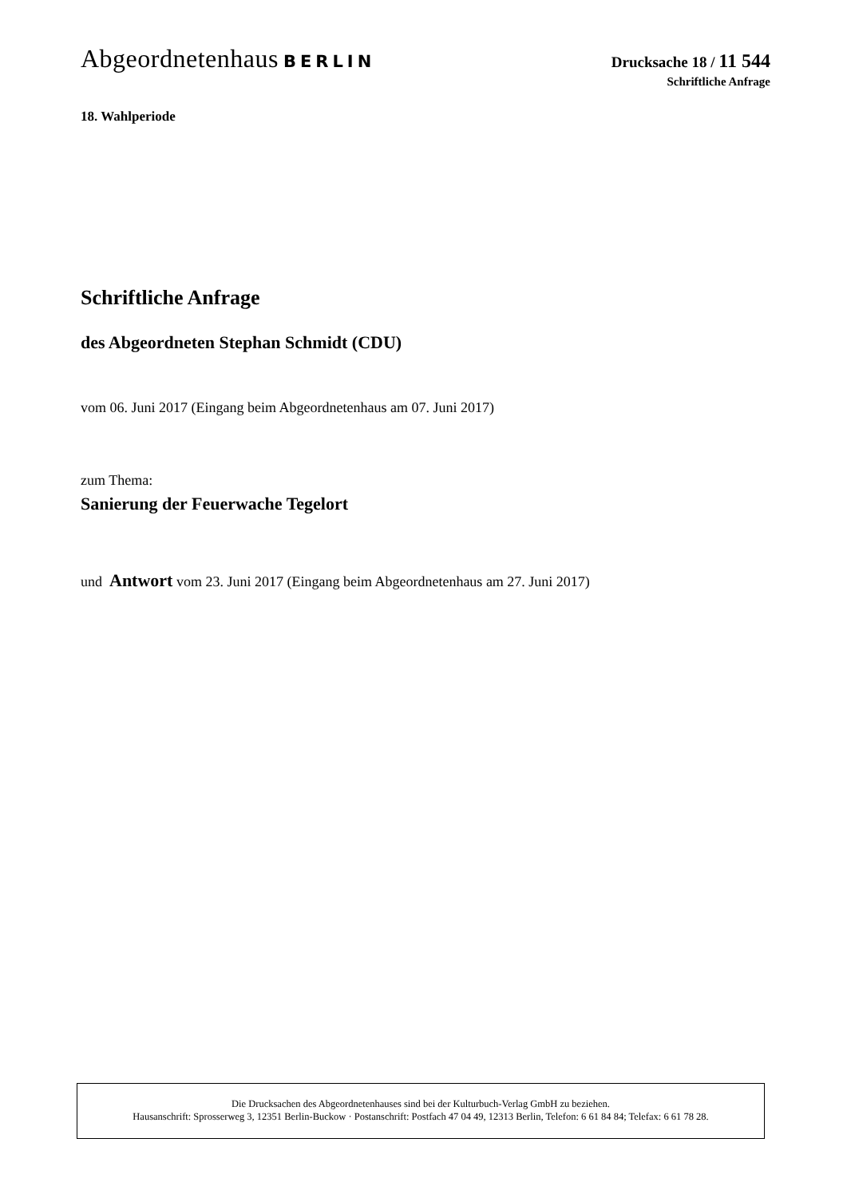Abgeordnetenhaus BERLIN
Drucksache 18 / 11 544
Schriftliche Anfrage
18. Wahlperiode
Schriftliche Anfrage
des Abgeordneten Stephan Schmidt (CDU)
vom 06. Juni 2017 (Eingang beim Abgeordnetenhaus am 07. Juni 2017)
zum Thema:
Sanierung der Feuerwache Tegelort
und Antwort vom 23. Juni 2017 (Eingang beim Abgeordnetenhaus am 27. Juni 2017)
Die Drucksachen des Abgeordnetenhauses sind bei der Kulturbuch-Verlag GmbH zu beziehen.
Hausanschrift: Sprosserweg 3, 12351 Berlin-Buckow · Postanschrift: Postfach 47 04 49, 12313 Berlin, Telefon: 6 61 84 84; Telefax: 6 61 78 28.